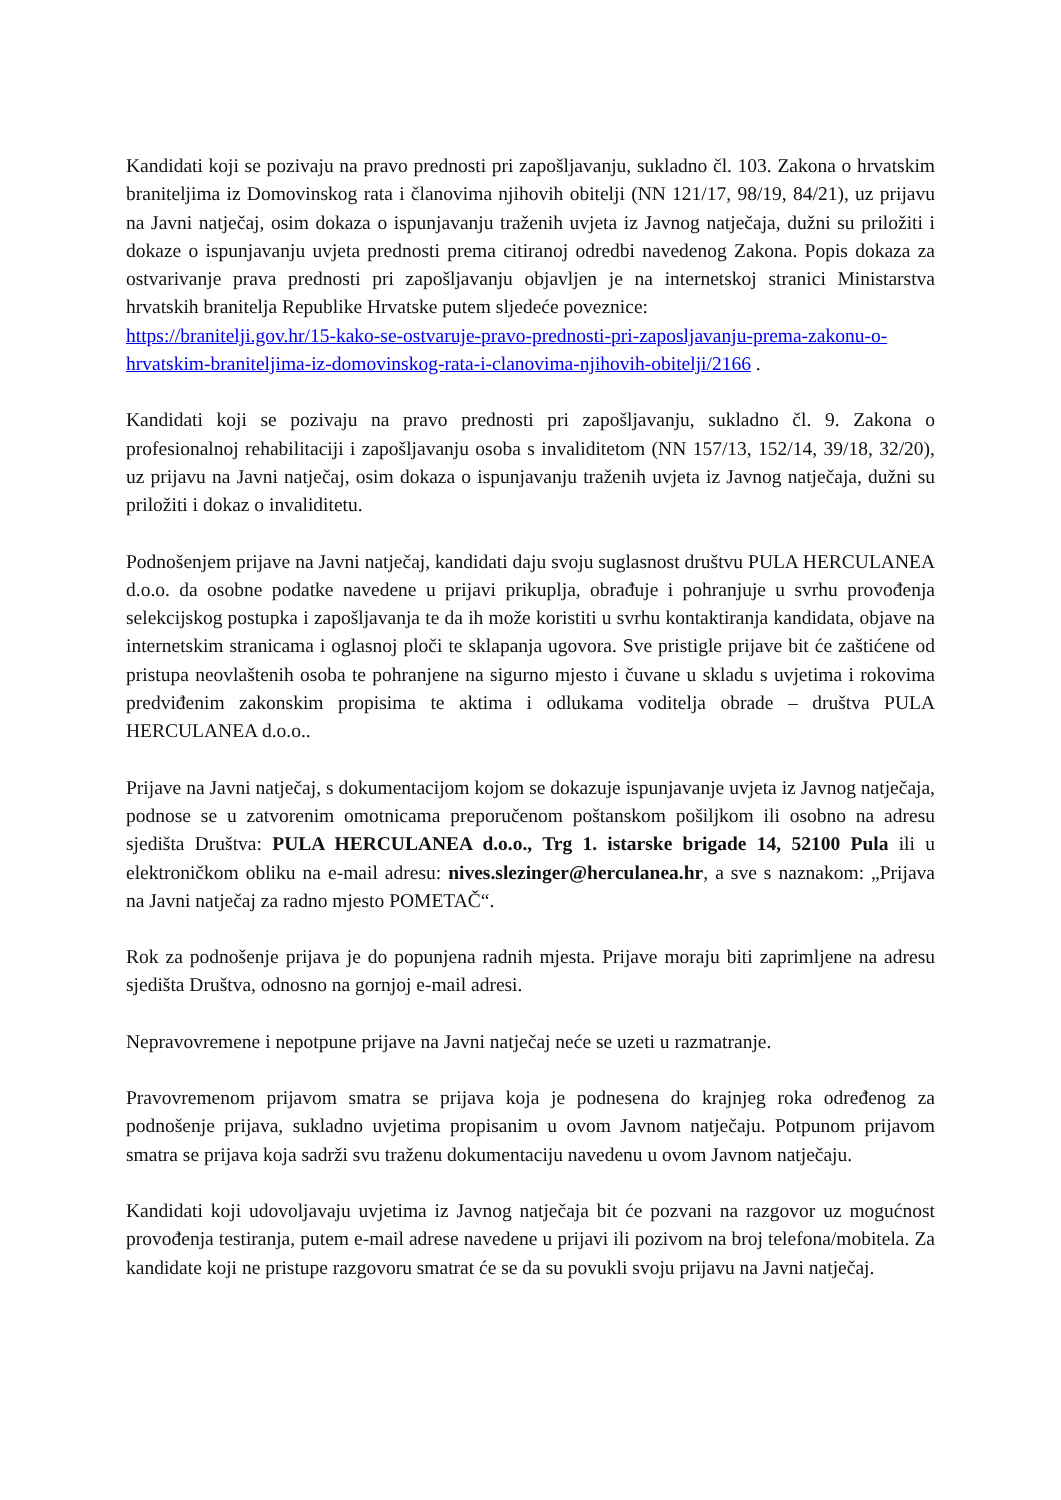Kandidati koji se pozivaju na pravo prednosti pri zapošljavanju, sukladno čl. 103. Zakona o hrvatskim braniteljima iz Domovinskog rata i članovima njihovih obitelji (NN 121/17, 98/19, 84/21), uz prijavu na Javni natječaj, osim dokaza o ispunjavanju traženih uvjeta iz Javnog natječaja, dužni su priložiti i dokaze o ispunjavanju uvjeta prednosti prema citiranoj odredbi navedenog Zakona. Popis dokaza za ostvarivanje prava prednosti pri zapošljavanju objavljen je na internetskoj stranici Ministarstva hrvatskih branitelja Republike Hrvatske putem sljedeće poveznice:
https://branitelji.gov.hr/15-kako-se-ostvaruje-pravo-prednosti-pri-zaposljavanju-prema-zakonu-o-hrvatskim-braniteljima-iz-domovinskog-rata-i-clanovima-njihovih-obitelji/2166 .
Kandidati koji se pozivaju na pravo prednosti pri zapošljavanju, sukladno čl. 9. Zakona o profesionalnoj rehabilitaciji i zapošljavanju osoba s invaliditetom (NN 157/13, 152/14, 39/18, 32/20), uz prijavu na Javni natječaj, osim dokaza o ispunjavanju traženih uvjeta iz Javnog natječaja, dužni su priložiti i dokaz o invaliditetu.
Podnošenjem prijave na Javni natječaj, kandidati daju svoju suglasnost društvu PULA HERCULANEA d.o.o. da osobne podatke navedene u prijavi prikuplja, obrađuje i pohranjuje u svrhu provođenja selekcijskog postupka i zapošljavanja te da ih može koristiti u svrhu kontaktiranja kandidata, objave na internetskim stranicama i oglasnoj ploči te sklapanja ugovora. Sve pristigle prijave bit će zaštićene od pristupa neovlaštenih osoba te pohranjene na sigurno mjesto i čuvane u skladu s uvjetima i rokovima predviđenim zakonskim propisima te aktima i odlukama voditelja obrade – društva PULA HERCULANEA d.o.o..
Prijave na Javni natječaj, s dokumentacijom kojom se dokazuje ispunjavanje uvjeta iz Javnog natječaja, podnose se u zatvorenim omotnicama preporučenom poštanskom pošiljkom ili osobno na adresu sjedišta Društva: PULA HERCULANEA d.o.o., Trg 1. istarske brigade 14, 52100 Pula ili u elektroničkom obliku na e-mail adresu: nives.slezinger@herculanea.hr, a sve s naznakom: „Prijava na Javni natječaj za radno mjesto POMETAČ“.
Rok za podnošenje prijava je do popunjena radnih mjesta. Prijave moraju biti zaprimljene na adresu sjedišta Društva, odnosno na gornjoj e-mail adresi.
Nepravovremene i nepotpune prijave na Javni natječaj neće se uzeti u razmatranje.
Pravovremenom prijavom smatra se prijava koja je podnesena do krajnjeg roka određenog za podnošenje prijava, sukladno uvjetima propisanim u ovom Javnom natječaju. Potpunom prijavom smatra se prijava koja sadrži svu traženu dokumentaciju navedenu u ovom Javnom natječaju.
Kandidati koji udovoljavaju uvjetima iz Javnog natječaja bit će pozvani na razgovor uz mogućnost provođenja testiranja, putem e-mail adrese navedene u prijavi ili pozivom na broj telefona/mobitela. Za kandidate koji ne pristupe razgovoru smatrat će se da su povukli svoju prijavu na Javni natječaj.